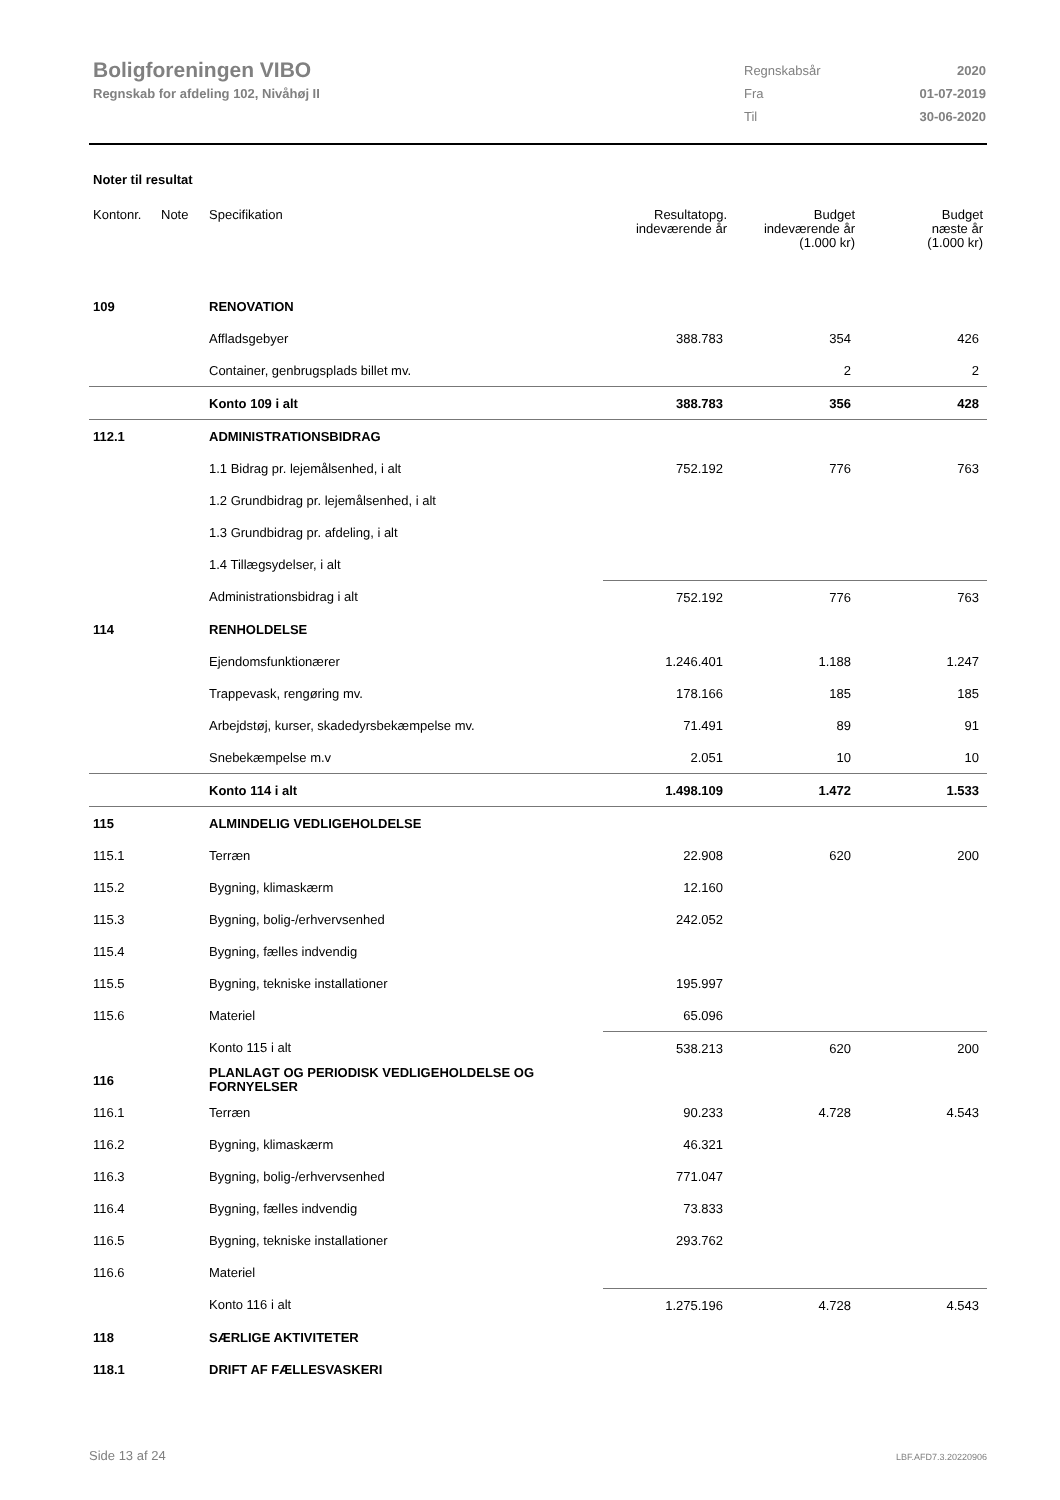Boligforeningen VIBO
Regnskab for afdeling 102, Nivåhøj II
| Regnskabsår | 2020 |
| Fra | 01-07-2019 |
| Til | 30-06-2020 |
Noter til resultat
| Kontonr. | Note | Specifikation | Resultatopg. indeværende år | Budget indeværende år (1.000 kr) | Budget næste år (1.000 kr) |
| --- | --- | --- | --- | --- | --- |
| 109 | | RENOVATION | | | |
| | | Affladsgebyer | 388.783 | 354 | 426 |
| | | Container, genbrugsplads billet mv. | | 2 | 2 |
| | | Konto 109 i alt | 388.783 | 356 | 428 |
| 112.1 | | ADMINISTRATIONSBIDRAG | | | |
| | | 1.1 Bidrag pr. lejemålsenhed, i alt | 752.192 | 776 | 763 |
| | | 1.2 Grundbidrag pr. lejemålsenhed, i alt | | | |
| | | 1.3 Grundbidrag pr. afdeling, i alt | | | |
| | | 1.4 Tillægsydelser, i alt | | | |
| | | Administrationsbidrag i alt | 752.192 | 776 | 763 |
| 114 | | RENHOLDELSE | | | |
| | | Ejendomsfunktionærer | 1.246.401 | 1.188 | 1.247 |
| | | Trappevask, rengøring mv. | 178.166 | 185 | 185 |
| | | Arbejdstøj, kurser, skadedyrsbekæmpelse mv. | 71.491 | 89 | 91 |
| | | Snebekæmpelse m.v | 2.051 | 10 | 10 |
| | | Konto 114 i alt | 1.498.109 | 1.472 | 1.533 |
| 115 | | ALMINDELIG VEDLIGEHOLDELSE | | | |
| 115.1 | | Terræn | 22.908 | 620 | 200 |
| 115.2 | | Bygning, klimaskærm | 12.160 | | |
| 115.3 | | Bygning, bolig-/erhvervsenhed | 242.052 | | |
| 115.4 | | Bygning, fælles indvendig | | | |
| 115.5 | | Bygning, tekniske installationer | 195.997 | | |
| 115.6 | | Materiel | 65.096 | | |
| | | Konto 115 i alt | 538.213 | 620 | 200 |
| 116 | | PLANLAGT OG PERIODISK VEDLIGEHOLDELSE OG FORNYELSER | | | |
| 116.1 | | Terræn | 90.233 | 4.728 | 4.543 |
| 116.2 | | Bygning, klimaskærm | 46.321 | | |
| 116.3 | | Bygning, bolig-/erhvervsenhed | 771.047 | | |
| 116.4 | | Bygning, fælles indvendig | 73.833 | | |
| 116.5 | | Bygning, tekniske installationer | 293.762 | | |
| 116.6 | | Materiel | | | |
| | | Konto 116 i alt | 1.275.196 | 4.728 | 4.543 |
| 118 | | SÆRLIGE AKTIVITETER | | | |
| 118.1 | | DRIFT AF FÆLLESVASKERI | | | |
Side 13 af 24 LBF.AFD7.3.20220906